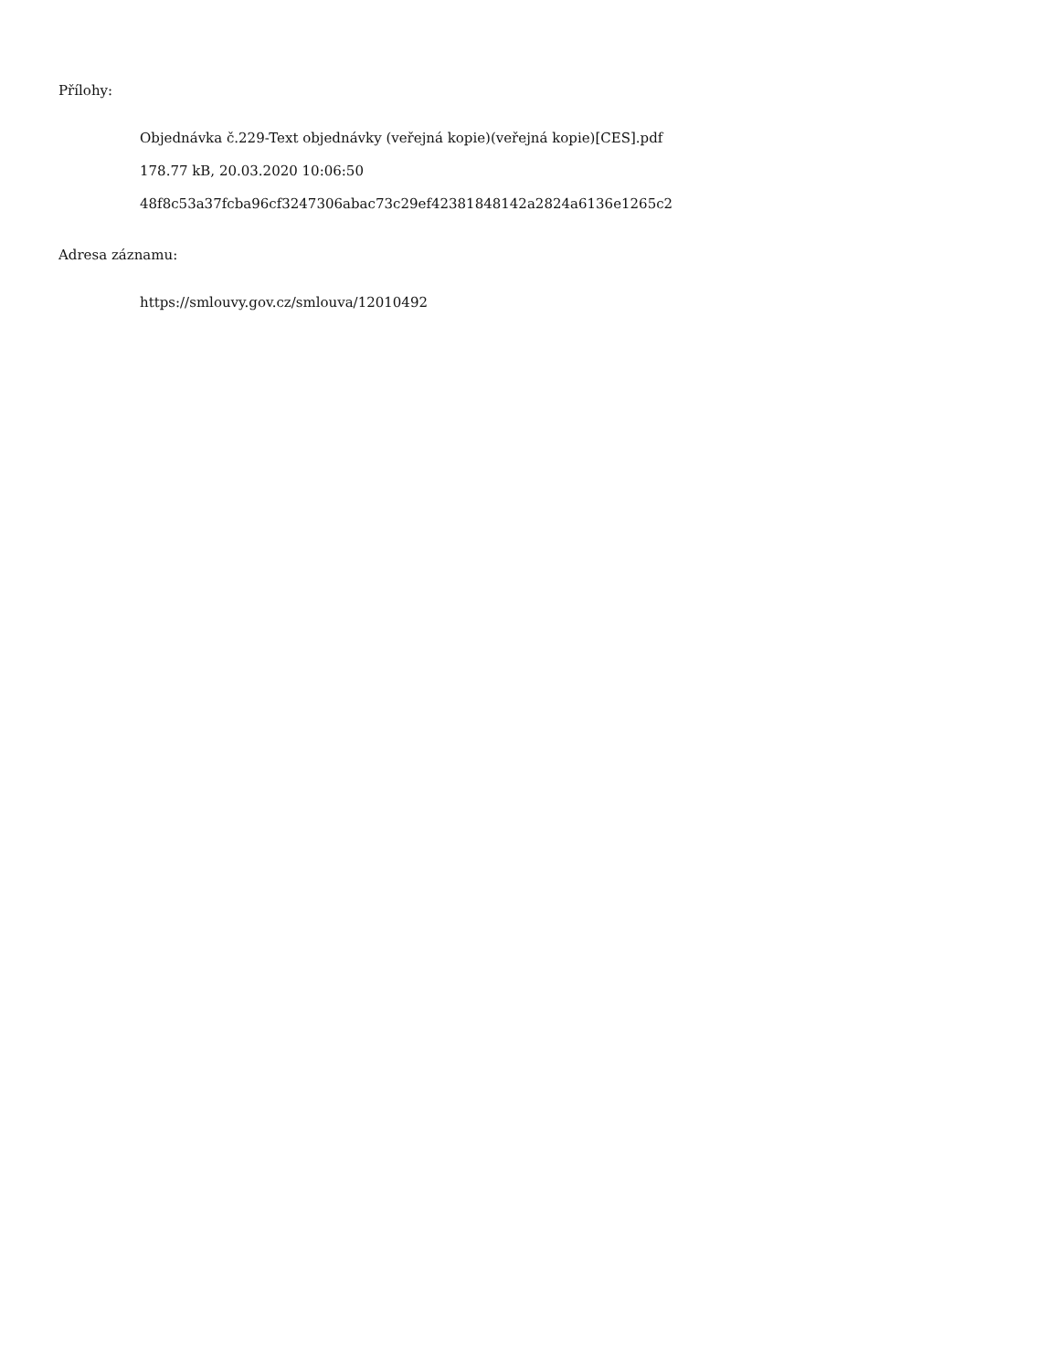Přílohy:
Objednávka č.229-Text objednávky (veřejná kopie)(veřejná kopie)[CES].pdf
178.77 kB, 20.03.2020 10:06:50
48f8c53a37fcba96cf3247306abac73c29ef42381848142a2824a6136e1265c2
Adresa záznamu:
https://smlouvy.gov.cz/smlouva/12010492